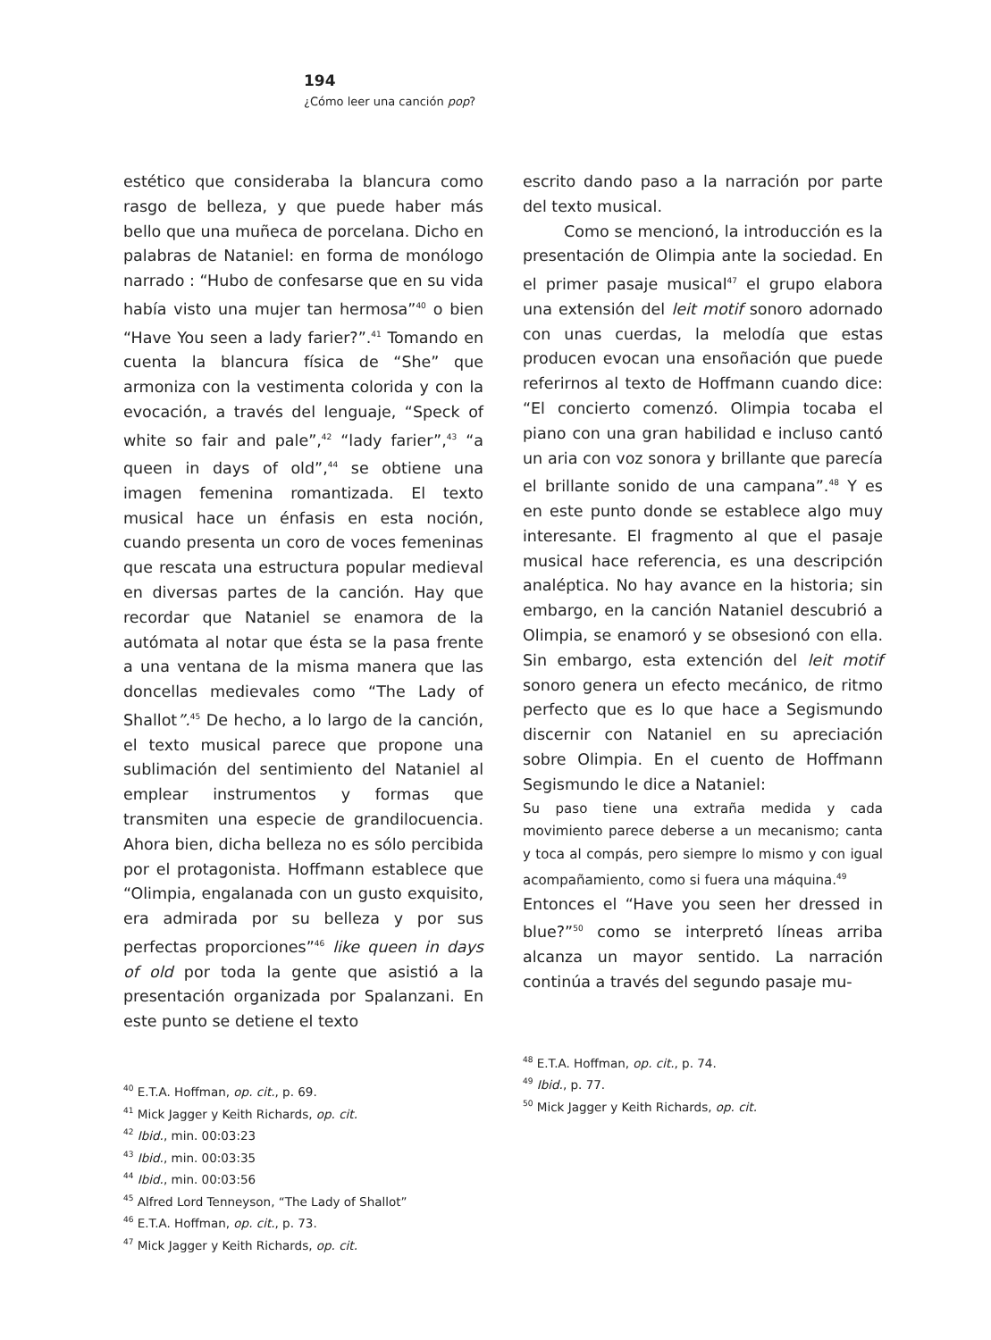194
¿Cómo leer una canción pop?
estético que consideraba la blancura como rasgo de belleza, y que puede haber más bello que una muñeca de porcelana. Dicho en palabras de Nataniel: en forma de monólogo narrado : “Hubo de confesarse que en su vida había visto una mujer tan hermosa”<sup>40</sup> o bien “Have You seen a lady farier?”.<sup>41</sup> Tomando en cuenta la blancura física de “She” que armoniza con la vestimenta colorida y con la evocación, a través del lenguaje, “Speck of white so fair and pale”,<sup>42</sup> “lady farier”,<sup>43</sup> “a queen in days of old”,<sup>44</sup> se obtiene una imagen femenina romantizada. El texto musical hace un énfasis en esta noción, cuando presenta un coro de voces femeninas que rescata una estructura popular medieval en diversas partes de la canción. Hay que recordar que Nataniel se enamora de la autómata al notar que ésta se la pasa frente a una ventana de la misma manera que las doncellas medievales como “The Lady of Shallot”.<sup>45</sup> De hecho, a lo largo de la canción, el texto musical parece que propone una sublimación del sentimiento del Nataniel al emplear instrumentos y formas que transmiten una especie de grandilocuencia. Ahora bien, dicha belleza no es sólo percibida por el protagonista. Hoffmann establece que “Olimpia, engalanada con un gusto exquisito, era admirada por su belleza y por sus perfectas proporciones”<sup>46</sup> like queen in days of old por toda la gente que asistió a la presentación organizada por Spalanzani. En este punto se detiene el texto
<sup>40</sup> E.T.A. Hoffman, op. cit., p. 69.
<sup>41</sup> Mick Jagger y Keith Richards, op. cit.
<sup>42</sup> Ibid., min. 00:03:23
<sup>43</sup> Ibid., min. 00:03:35
<sup>44</sup> Ibid., min. 00:03:56
<sup>45</sup> Alfred Lord Tenneyson, “The Lady of Shallot”
<sup>46</sup> E.T.A. Hoffman, op. cit., p. 73.
<sup>47</sup> Mick Jagger y Keith Richards, op. cit.
escrito dando paso a la narración por parte del texto musical.
Como se mencionó, la introducción es la presentación de Olimpia ante la sociedad. En el primer pasaje musical<sup>47</sup> el grupo elabora una extensión del leit motif sonoro adornado con unas cuerdas, la melodía que estas producen evocan una ensoñación que puede referirnos al texto de Hoffmann cuando dice: “El concierto comenzó. Olimpia tocaba el piano con una gran habilidad e incluso cantó un aria con voz sonora y brillante que parecía el brillante sonido de una campana”.<sup>48</sup> Y es en este punto donde se establece algo muy interesante. El fragmento al que el pasaje musical hace referencia, es una descripción analéptica. No hay avance en la historia; sin embargo, en la canción Nataniel descubrió a Olimpia, se enamoró y se obsesionó con ella. Sin embargo, esta extención del leit motif sonoro genera un efecto mecánico, de ritmo perfecto que es lo que hace a Segismundo discernir con Nataniel en su apreciación sobre Olimpia. En el cuento de Hoffmann Segismundo le dice a Nataniel:
Su paso tiene una extraña medida y cada movimiento parece deberse a un mecanismo; canta y toca al compás, pero siempre lo mismo y con igual acompañamiento, como si fuera una máquina.<sup>49</sup>
Entonces el “Have you seen her dressed in blue?”<sup>50</sup> como se interpretó líneas arriba alcanza un mayor sentido. La narración continúa a través del segundo pasaje mu-
<sup>48</sup> E.T.A. Hoffman, op. cit., p. 74.
<sup>49</sup> Ibid., p. 77.
<sup>50</sup> Mick Jagger y Keith Richards, op. cit.